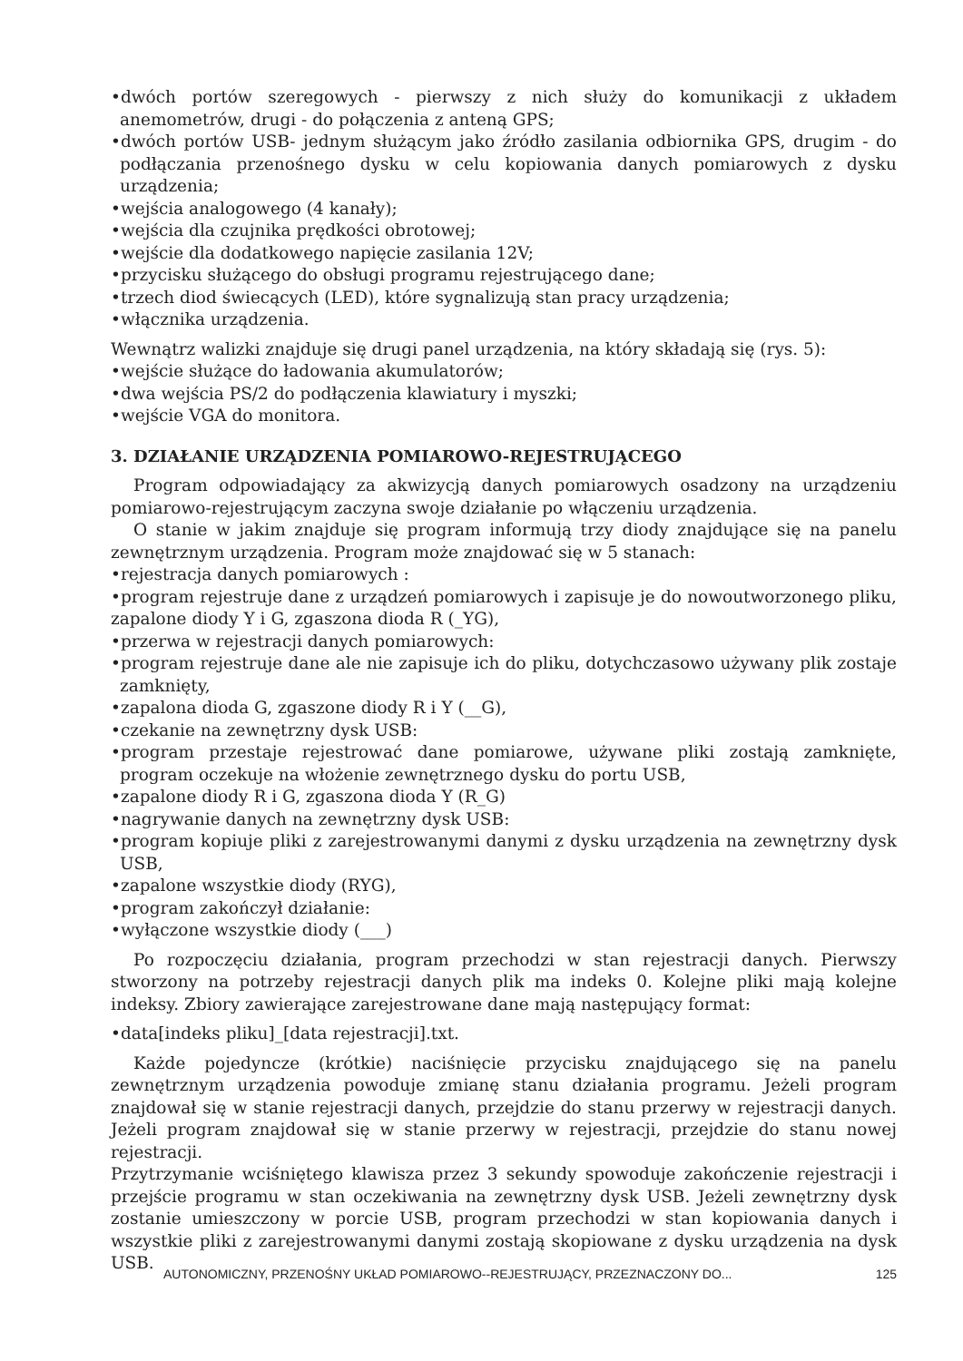•dwóch portów szeregowych - pierwszy z nich służy do komunikacji z układem anemometrów, drugi - do połączenia z anteną GPS;
•dwóch portów USB- jednym służącym jako źródło zasilania odbiornika GPS, drugim - do podłączania przenośnego dysku w celu kopiowania danych pomiarowych z dysku urządzenia;
•wejścia analogowego (4 kanały);
•wejścia dla czujnika prędkości obrotowej;
•wejście dla dodatkowego napięcie zasilania 12V;
•przycisku służącego do obsługi programu rejestrującego dane;
•trzech diod świecących (LED), które sygnalizują stan pracy urządzenia;
•włącznika urządzenia.
Wewnątrz walizki znajduje się drugi panel urządzenia, na który składają się (rys. 5):
•wejście służące do ładowania akumulatorów;
•dwa wejścia PS/2 do podłączenia klawiatury i myszki;
•wejście VGA do monitora.
3. DZIAŁANIE URZĄDZENIA POMIAROWO-REJESTRUJĄCEGO
Program odpowiadający za akwizycją danych pomiarowych osadzony na urządzeniu pomiarowo-rejestrującym zaczyna swoje działanie po włączeniu urządzenia.
O stanie w jakim znajduje się program informują trzy diody znajdujące się na panelu zewnętrznym urządzenia. Program może znajdować się w 5 stanach:
•rejestracja danych pomiarowych :
•program rejestruje dane z urządzeń pomiarowych i zapisuje je do nowoutworzonego pliku, zapalone diody Y i G, zgaszona dioda R (_YG),
•przerwa w rejestracji danych pomiarowych:
•program rejestruje dane ale nie zapisuje ich do pliku, dotychczasowo używany plik zostaje zamknięty,
•zapalona dioda G, zgaszone diody R i Y (__G),
•czekanie na zewnętrzny dysk USB:
•program przestaje rejestrować dane pomiarowe, używane pliki zostają zamknięte, program oczekuje na włożenie zewnętrznego dysku do portu USB,
•zapalone diody R i G, zgaszona dioda Y (R_G)
•nagrywanie danych na zewnętrzny dysk USB:
•program kopiuje pliki z zarejestrowanymi danymi z dysku urządzenia na zewnętrzny dysk USB,
•zapalone wszystkie diody (RYG),
•program zakończył działanie:
•wyłączone wszystkie diody (___)
Po rozpoczęciu działania, program przechodzi w stan rejestracji danych. Pierwszy stworzony na potrzeby rejestracji danych plik ma indeks 0. Kolejne pliki mają kolejne indeksy. Zbiory zawierające zarejestrowane dane mają następujący format:
•data[indeks pliku]_[data rejestracji].txt.
Każde pojedyncze (krótkie) naciśnięcie przycisku znajdującego się na panelu zewnętrznym urządzenia powoduje zmianę stanu działania programu. Jeżeli program znajdował się w stanie rejestracji danych, przejdzie do stanu przerwy w rejestracji danych. Jeżeli program znajdował się w stanie przerwy w rejestracji, przejdzie do stanu nowej rejestracji.
Przytrzymanie wciśniętego klawisza przez 3 sekundy spowoduje zakończenie rejestracji i przejście programu w stan oczekiwania na zewnętrzny dysk USB. Jeżeli zewnętrzny dysk zostanie umieszczony w porcie USB, program przechodzi w stan kopiowania danych i wszystkie pliki z zarejestrowanymi danymi zostają skopiowane z dysku urządzenia na dysk USB.
AUTONOMICZNY, PRZENOŚNY UKŁAD POMIAROWO--REJESTRUJĄCY, PRZEZNACZONY DO... 125